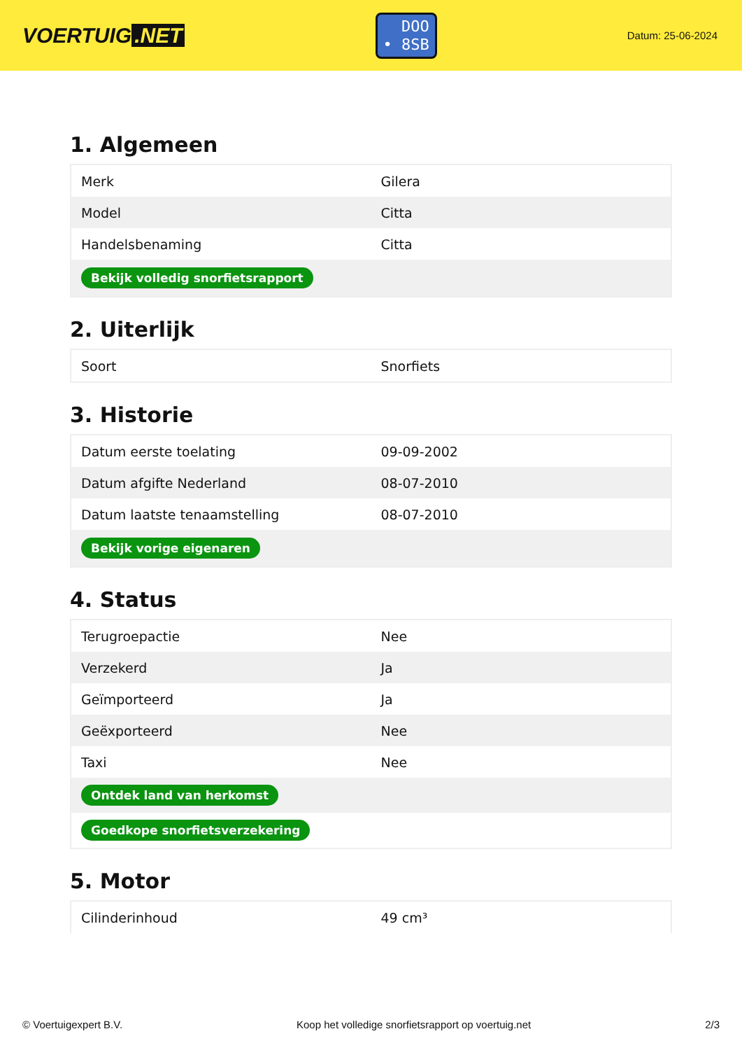VOERTUIG.NET
DOO
• 8SB
Datum: 25-06-2024
1. Algemeen
| Merk | Gilera |
| Model | Citta |
| Handelsbenaming | Citta |
| Bekijk volledig snorfietsrapport | |
2. Uiterlijk
| Soort | Snorfiets |
3. Historie
| Datum eerste toelating | 09-09-2002 |
| Datum afgifte Nederland | 08-07-2010 |
| Datum laatste tenaamstelling | 08-07-2010 |
| Bekijk vorige eigenaren | |
4. Status
| Terugroepactie | Nee |
| Verzekerd | Ja |
| Geïmporteerd | Ja |
| Geëxporteerd | Nee |
| Taxi | Nee |
| Ontdek land van herkomst | |
| Goedkope snorfietsverzekering | |
5. Motor
| Cilinderinhoud | 49 cm³ |
© Voertuigexpert B.V. Koop het volledige snorfietsrapport op voertuig.net 2/3